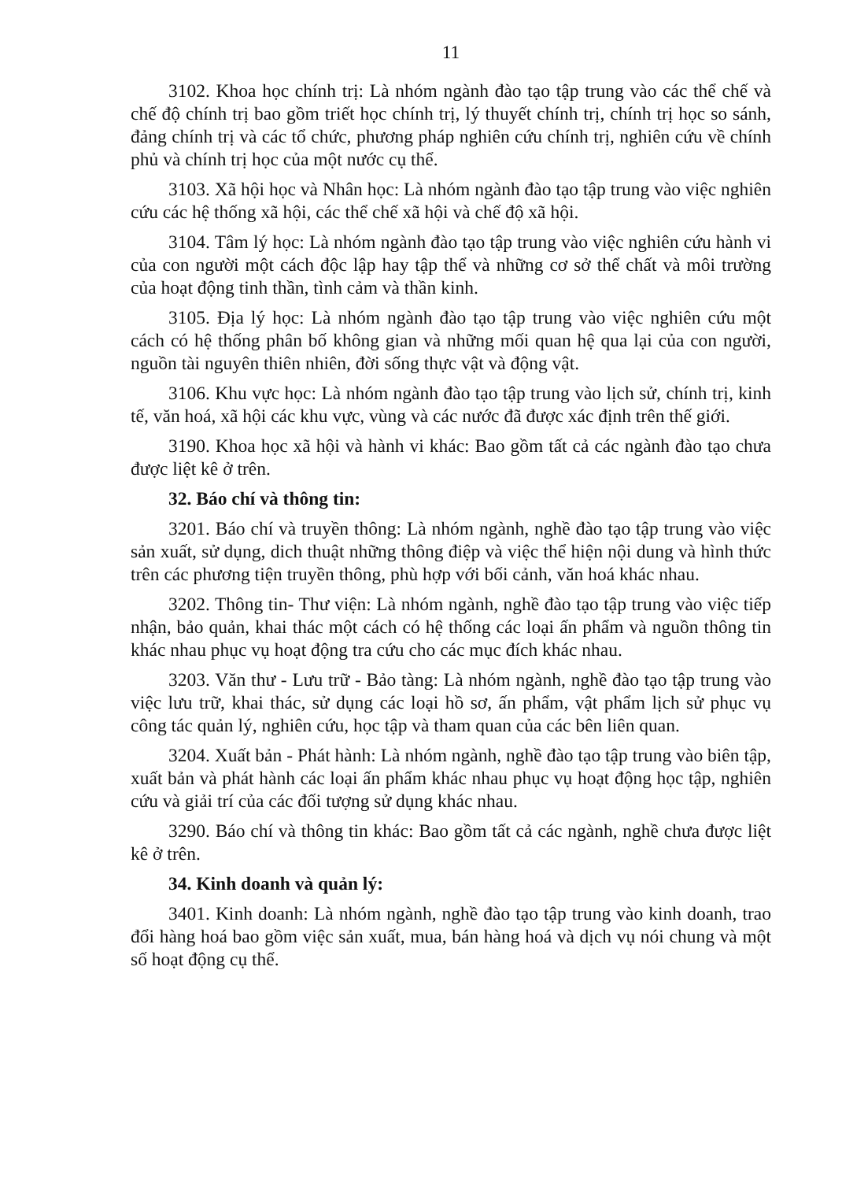11
3102. Khoa học chính trị: Là nhóm ngành đào tạo tập trung vào các thể chế và chế độ chính trị bao gồm triết học chính trị, lý thuyết chính trị, chính trị học so sánh, đảng chính trị và các tổ chức, phương pháp nghiên cứu chính trị, nghiên cứu về chính phủ và chính trị học của một nước cụ thể.
3103. Xã hội học và Nhân học: Là nhóm ngành đào tạo tập trung vào việc nghiên cứu các hệ thống xã hội, các thể chế xã hội và chế độ xã hội.
3104. Tâm lý học: Là nhóm ngành đào tạo tập trung vào việc nghiên cứu hành vi của con người một cách độc lập hay tập thể và những cơ sở thể chất và môi trường của hoạt động tinh thần, tình cảm và thần kinh.
3105. Địa lý học: Là nhóm ngành đào tạo tập trung vào việc nghiên cứu một cách có hệ thống phân bố không gian và những mối quan hệ qua lại của con người, nguồn tài nguyên thiên nhiên, đời sống thực vật và động vật.
3106. Khu vực học: Là nhóm ngành đào tạo tập trung vào lịch sử, chính trị, kinh tế, văn hoá, xã hội các khu vực, vùng và các nước đã được xác định trên thế giới.
3190. Khoa học xã hội và hành vi khác: Bao gồm tất cả các ngành đào tạo chưa được liệt kê ở trên.
32. Báo chí và thông tin:
3201. Báo chí và truyền thông: Là nhóm ngành, nghề đào tạo tập trung vào việc sản xuất, sử dụng, dich thuật những thông điệp và việc thể hiện nội dung và hình thức trên các phương tiện truyền thông, phù hợp với bối cảnh, văn hoá khác nhau.
3202. Thông tin- Thư viện: Là nhóm ngành, nghề đào tạo tập trung vào việc tiếp nhận, bảo quản, khai thác một cách có hệ thống các loại ấn phẩm và nguồn thông tin khác nhau phục vụ hoạt động tra cứu cho các mục đích khác nhau.
3203. Văn thư - Lưu trữ - Bảo tàng: Là nhóm ngành, nghề đào tạo tập trung vào việc lưu trữ, khai thác, sử dụng các loại hồ sơ, ấn phẩm, vật phẩm lịch sử phục vụ công tác quản lý, nghiên cứu, học tập và tham quan của các bên liên quan.
3204. Xuất bản - Phát hành: Là nhóm ngành, nghề đào tạo tập trung vào biên tập, xuất bản và phát hành các loại ấn phẩm khác nhau phục vụ hoạt động học tập, nghiên cứu và giải trí của các đối tượng sử dụng khác nhau.
3290. Báo chí và thông tin khác: Bao gồm tất cả các ngành, nghề chưa được liệt kê ở trên.
34. Kinh doanh và quản lý:
3401. Kinh doanh: Là nhóm ngành, nghề đào tạo tập trung vào kinh doanh, trao đổi hàng hoá bao gồm việc sản xuất, mua, bán hàng hoá và dịch vụ nói chung và một số hoạt động cụ thể.